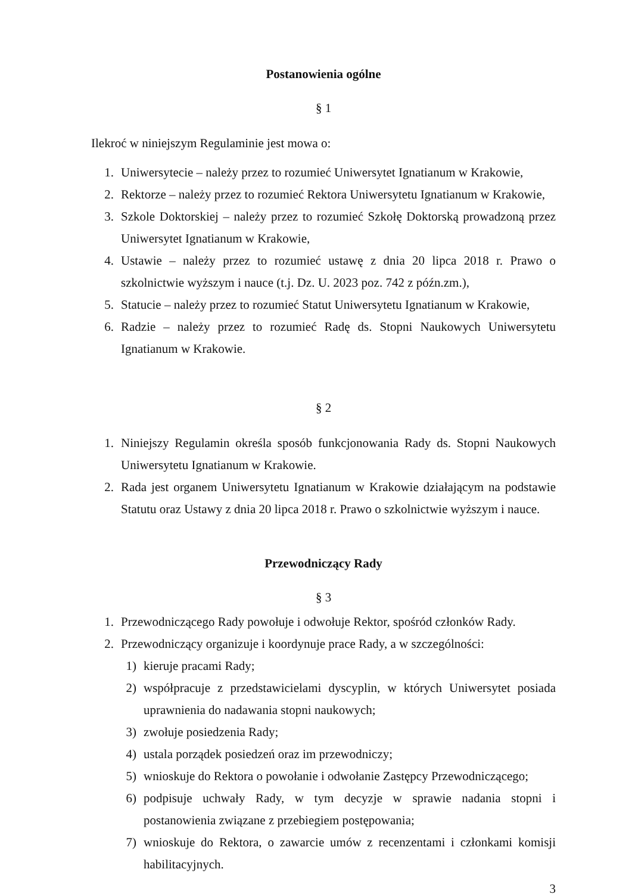Postanowienia ogólne
§ 1
Ilekroć w niniejszym Regulaminie jest mowa o:
1. Uniwersytecie – należy przez to rozumieć Uniwersytet Ignatianum w Krakowie,
2. Rektorze – należy przez to rozumieć Rektora Uniwersytetu Ignatianum w Krakowie,
3. Szkole Doktorskiej – należy przez to rozumieć Szkołę Doktorską prowadzoną przez Uniwersytet Ignatianum w Krakowie,
4. Ustawie – należy przez to rozumieć ustawę z dnia 20 lipca 2018 r. Prawo o szkolnictwie wyższym i nauce (t.j. Dz. U. 2023 poz. 742 z późn.zm.),
5. Statucie – należy przez to rozumieć Statut Uniwersytetu Ignatianum w Krakowie,
6. Radzie – należy przez to rozumieć Radę ds. Stopni Naukowych Uniwersytetu Ignatianum w Krakowie.
§ 2
1. Niniejszy Regulamin określa sposób funkcjonowania Rady ds. Stopni Naukowych Uniwersytetu Ignatianum w Krakowie.
2. Rada jest organem Uniwersytetu Ignatianum w Krakowie działającym na podstawie Statutu oraz Ustawy z dnia 20 lipca 2018 r. Prawo o szkolnictwie wyższym i nauce.
Przewodniczący Rady
§ 3
1. Przewodniczącego Rady powołuje i odwołuje Rektor, spośród członków Rady.
2. Przewodniczący organizuje i koordynuje prace Rady, a w szczególności:
1) kieruje pracami Rady;
2) współpracuje z przedstawicielami dyscyplin, w których Uniwersytet posiada uprawnienia do nadawania stopni naukowych;
3) zwołuje posiedzenia Rady;
4) ustala porządek posiedzeń oraz im przewodniczy;
5) wnioskuje do Rektora o powołanie i odwołanie Zastępcy Przewodniczącego;
6) podpisuje uchwały Rady, w tym decyzje w sprawie nadania stopni i postanowienia związane z przebiegiem postępowania;
7) wnioskuje do Rektora, o zawarcie umów z recenzentami i członkami komisji habilitacyjnych.
3